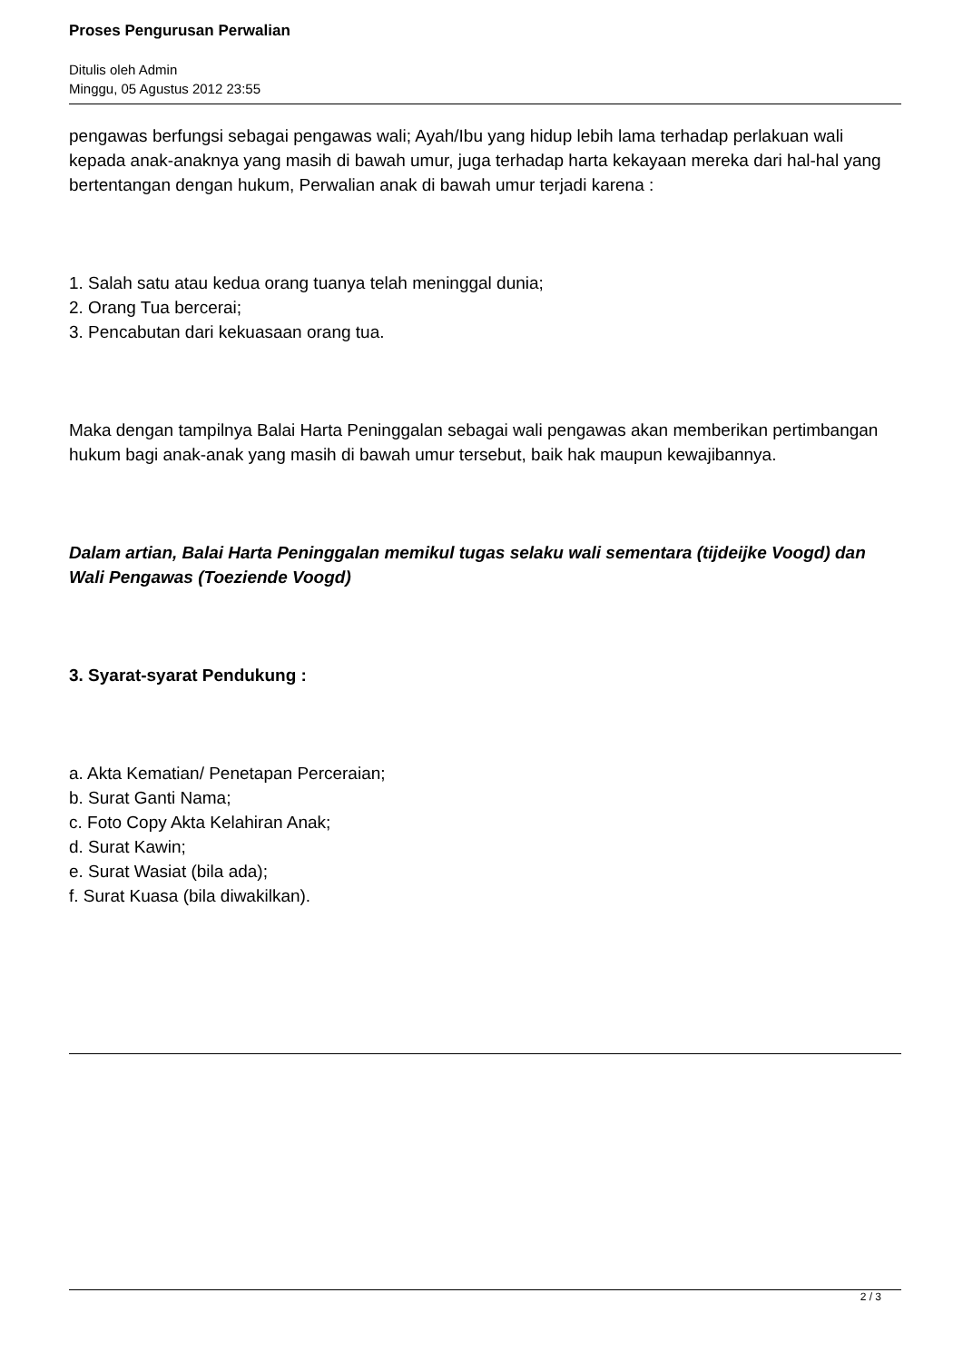Proses Pengurusan Perwalian
Ditulis oleh Admin
Minggu, 05 Agustus 2012 23:55
pengawas berfungsi sebagai pengawas wali; Ayah/Ibu yang hidup lebih lama terhadap perlakuan wali kepada anak-anaknya yang masih di bawah umur, juga terhadap harta kekayaan mereka dari hal-hal yang bertentangan dengan hukum, Perwalian anak di bawah umur terjadi karena :
1. Salah satu atau kedua orang tuanya telah meninggal dunia;
2. Orang Tua bercerai;
3. Pencabutan dari kekuasaan orang tua.
Maka dengan tampilnya Balai Harta Peninggalan sebagai wali pengawas akan memberikan pertimbangan hukum bagi anak-anak yang masih di bawah umur tersebut, baik hak maupun kewajibannya.
Dalam artian, Balai Harta Peninggalan memikul tugas selaku wali sementara (tijdeijke Voogd) dan Wali Pengawas (Toeziende Voogd)
3. Syarat-syarat Pendukung :
a. Akta Kematian/ Penetapan Perceraian;
b. Surat Ganti Nama;
c. Foto Copy Akta Kelahiran Anak;
d. Surat Kawin;
e. Surat Wasiat (bila ada);
f. Surat Kuasa (bila diwakilkan).
2 / 3